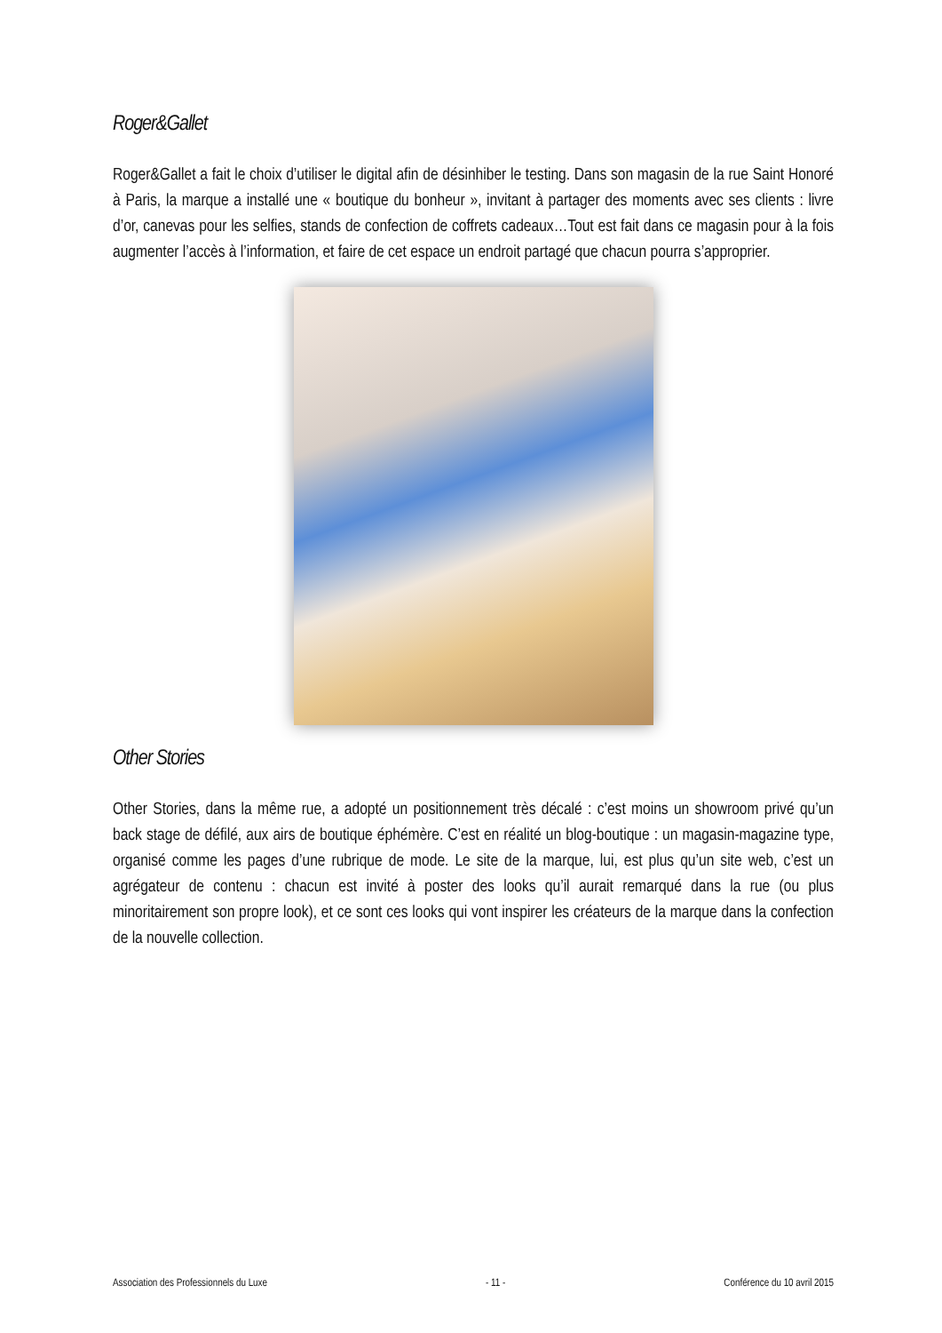Roger&Gallet
Roger&Gallet a fait le choix d’utiliser le digital afin de désinhiber le testing. Dans son magasin de la rue Saint Honoré à Paris, la marque a installé une « boutique du bonheur », invitant à partager des moments avec ses clients : livre d’or, canevas pour les selfies, stands de confection de coffrets cadeaux…Tout est fait dans ce magasin pour à la fois augmenter l’accès à l’information, et faire de cet espace un endroit partagé que chacun pourra s’approprier.
Other Stories
Other Stories, dans la même rue, a adopté un positionnement très décalé : c’est moins un showroom privé qu’un back stage de défilé, aux airs de boutique éphémère. C’est en réalité un blog-boutique : un magasin-magazine type, organisé comme les pages d’une rubrique de mode. Le site de la marque, lui, est plus qu’un site web, c’est un agrégateur de contenu : chacun est invité à poster des looks qu’il aurait remarqué dans la rue (ou plus minoritairement son propre look), et ce sont ces looks qui vont inspirer les créateurs de la marque dans la confection de la nouvelle collection.
Association des Professionnels du Luxe - 11 - Conférence du 10 avril 2015